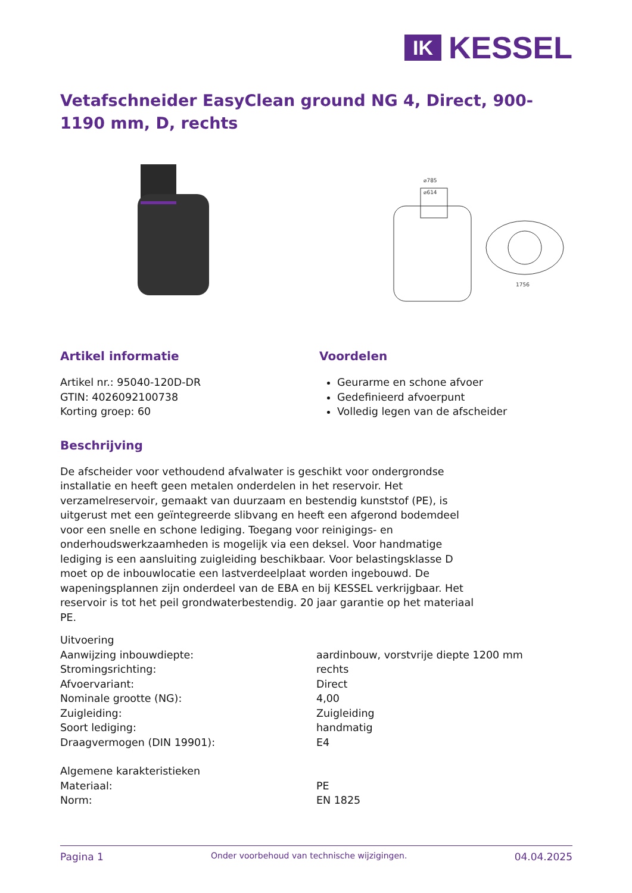IK
KESSEL
Vetafschneider EasyClean ground NG 4, Direct, 900-1190 mm, D, rechts
⌀785
⌀614
1756
Artikel informatie
Artikel nr.: 95040-120D-DR
GTIN: 4026092100738
Korting groep: 60
Voordelen
Geurarme en schone afvoer
Gedefinieerd afvoerpunt
Volledig legen van de afscheider
Beschrijving
De afscheider voor vethoudend afvalwater is geschikt voor ondergrondse installatie en heeft geen metalen onderdelen in het reservoir. Het verzamelreservoir, gemaakt van duurzaam en bestendig kunststof (PE), is uitgerust met een geïntegreerde slibvang en heeft een afgerond bodemdeel voor een snelle en schone lediging. Toegang voor reinigings- en onderhoudswerkzaamheden is mogelijk via een deksel. Voor handmatige lediging is een aansluiting zuigleiding beschikbaar. Voor belastingsklasse D moet op de inbouwlocatie een lastverdeelplaat worden ingebouwd. De wapeningsplannen zijn onderdeel van de EBA en bij KESSEL verkrijgbaar. Het reservoir is tot het peil grondwaterbestendig. 20 jaar garantie op het materiaal PE.
| Uitvoering | |
| Aanwijzing inbouwdiepte: | aardinbouw, vorstvrije diepte 1200 mm |
| Stromingsrichting: | rechts |
| Afvoervariant: | Direct |
| Nominale grootte (NG): | 4,00 |
| Zuigleiding: | Zuigleiding |
| Soort lediging: | handmatig |
| Draagvermogen (DIN 19901): | E4 |
| Algemene karakteristieken | |
| Materiaal: | PE |
| Norm: | EN 1825 |
Pagina 1 Onder voorbehoud van technische wijzigingen. 04.04.2025